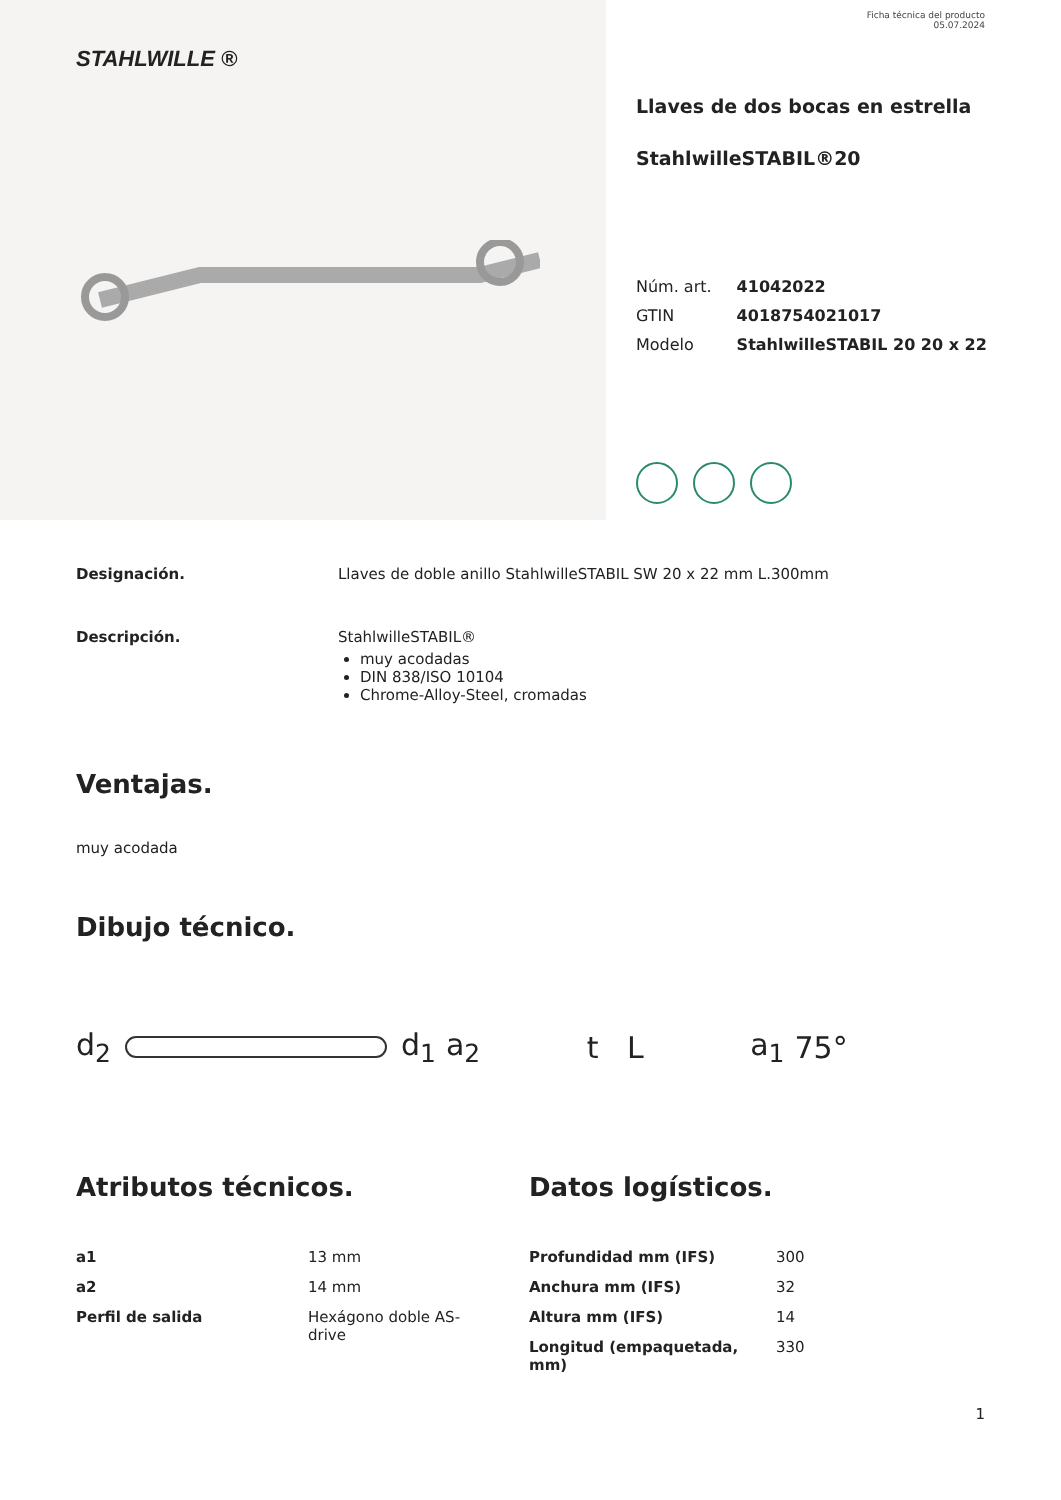STAHLWILLE ®
Ficha técnica del producto
05.07.2024
Llaves de dos bocas en estrella
StahlwilleSTABIL®20
| Núm. art. | 41042022 |
| GTIN | 4018754021017 |
| Modelo | StahlwilleSTABIL 20 20 x 22 |
Designación. Llaves de doble anillo StahlwilleSTABIL SW 20 x 22 mm L.300mm
Descripción. StahlwilleSTABIL®
muy acodadas
DIN 838/ISO 10104
Chrome-Alloy-Steel, cromadas
Ventajas.
muy acodada
Dibujo técnico.
d<sub>2</sub> d<sub>1</sub> a<sub>2</sub> t L a<sub>1</sub> 75°
Atributos técnicos.
| a1 | 13 mm |
| a2 | 14 mm |
| Perfil de salida | Hexágono doble AS- drive |
Datos logísticos.
| Profundidad mm (IFS) | 300 |
| Anchura mm (IFS) | 32 |
| Altura mm (IFS) | 14 |
| Longitud (empaquetada, mm) | 330 |
1